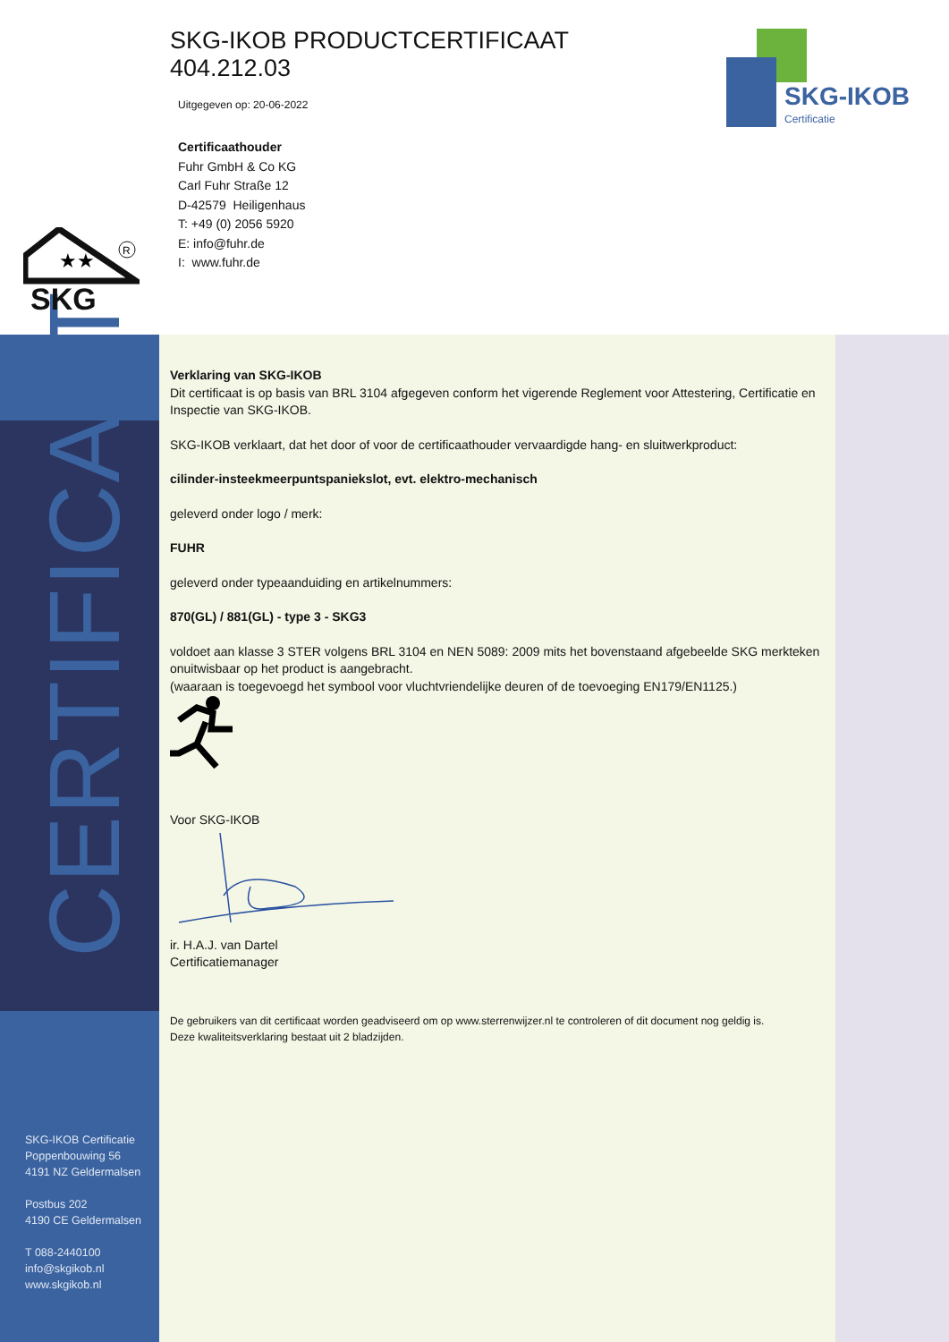CERTIFICAAT
SKG-IKOB PRODUCTCERTIFICAAT
404.212.03
Uitgegeven op: 20-06-2022
Certificaathouder
Fuhr GmbH & Co KG
Carl Fuhr Straße 12
D-42579 Heiligenhaus
T: +49 (0) 2056 5920
E: info@fuhr.de
I: www.fuhr.de
SKG-IKOB
Certificatie
★★
R
SKG
Verklaring van SKG-IKOB
Dit certificaat is op basis van BRL 3104 afgegeven conform het vigerende Reglement voor Attestering, Certificatie en Inspectie van SKG-IKOB.
SKG-IKOB verklaart, dat het door of voor de certificaathouder vervaardigde hang- en sluitwerkproduct:
cilinder-insteekmeerpuntspaniekslot, evt. elektro-mechanisch
geleverd onder logo / merk:
FUHR
geleverd onder typeaanduiding en artikelnummers:
870(GL) / 881(GL) - type 3 - SKG3
voldoet aan klasse 3 STER volgens BRL 3104 en NEN 5089: 2009 mits het bovenstaand afgebeelde SKG merkteken onuitwisbaar op het product is aangebracht.
(waaraan is toegevoegd het symbool voor vluchtvriendelijke deuren of de toevoeging EN179/EN1125.)
Voor SKG-IKOB
ir. H.A.J. van Dartel
Certificatiemanager
De gebruikers van dit certificaat worden geadviseerd om op www.sterrenwijzer.nl te controleren of dit document nog geldig is.
Deze kwaliteitsverklaring bestaat uit 2 bladzijden.
SKG-IKOB Certificatie
Poppenbouwing 56
4191 NZ Geldermalsen
Postbus 202
4190 CE Geldermalsen
T 088-2440100
info@skgikob.nl
www.skgikob.nl